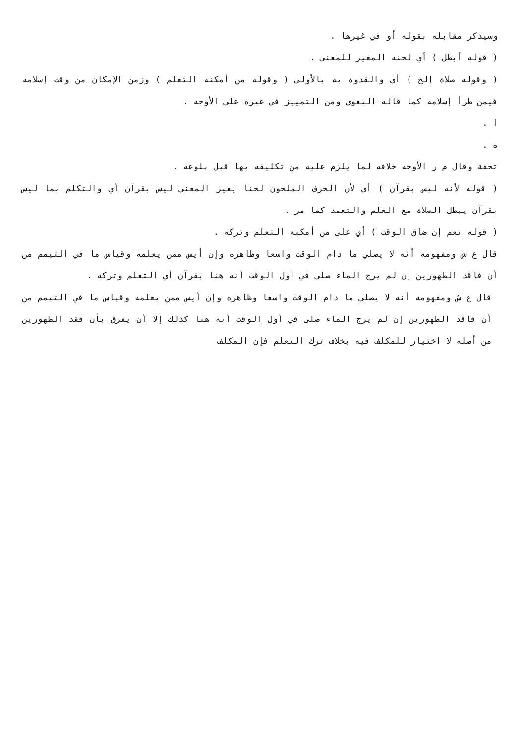وسيذكر مقابله بقوله أو في غيرها .
( قوله أبطل ) أي لحنه المغير للمعنى .
( وقوله صلاة إلخ ) أي والقدوة به بالأولى ( وقوله من أمكنه التعلم ) وزمن الإمكان من وقت إسلامه فيمن طرأ إسلامه كما قاله البغوي ومن التمييز في غيره على الأوجه .
ا .
ه .
تحفة وقال م ر الأوجه خلافه لما يلزم عليه من تكليفه بها قبل بلوغه .
( قوله لأنه ليس بقرآن ) أي لأن الحرف الملحون لحنا يغير المعنى ليس بقرآن أي والتكلم بما ليس بقرآن يبطل الصلاة مع العلم والتعمد كما مر .
( قوله نعم إن ضاق الوقت ) أي على من أمكنه التعلم وتركه .
قال ع ش ومفهومه أنه لا يصلي ما دام الوقت واسعا وظاهره وإن أيس ممن يعلمه وقياس ما في التيمم من أن فاقد الطهورين إن لم يرج الماء صلى في أول الوقت أنه هنا بقرآن أي التعلم وتركه .
قال ع ش ومفهومه أنه لا يصلي ما دام الوقت واسعا وظاهره وإن أيس ممن يعلمه وقياس ما في التيمم من أن فاقد الطهورين إن لم يرج الماء صلى في أول الوقت أنه هنا كذلك إلا أن يفرق بأن فقد الطهورين من أصله لا اختيار للمكلف فيه بخلاف ترك التعلم فإن المكلف